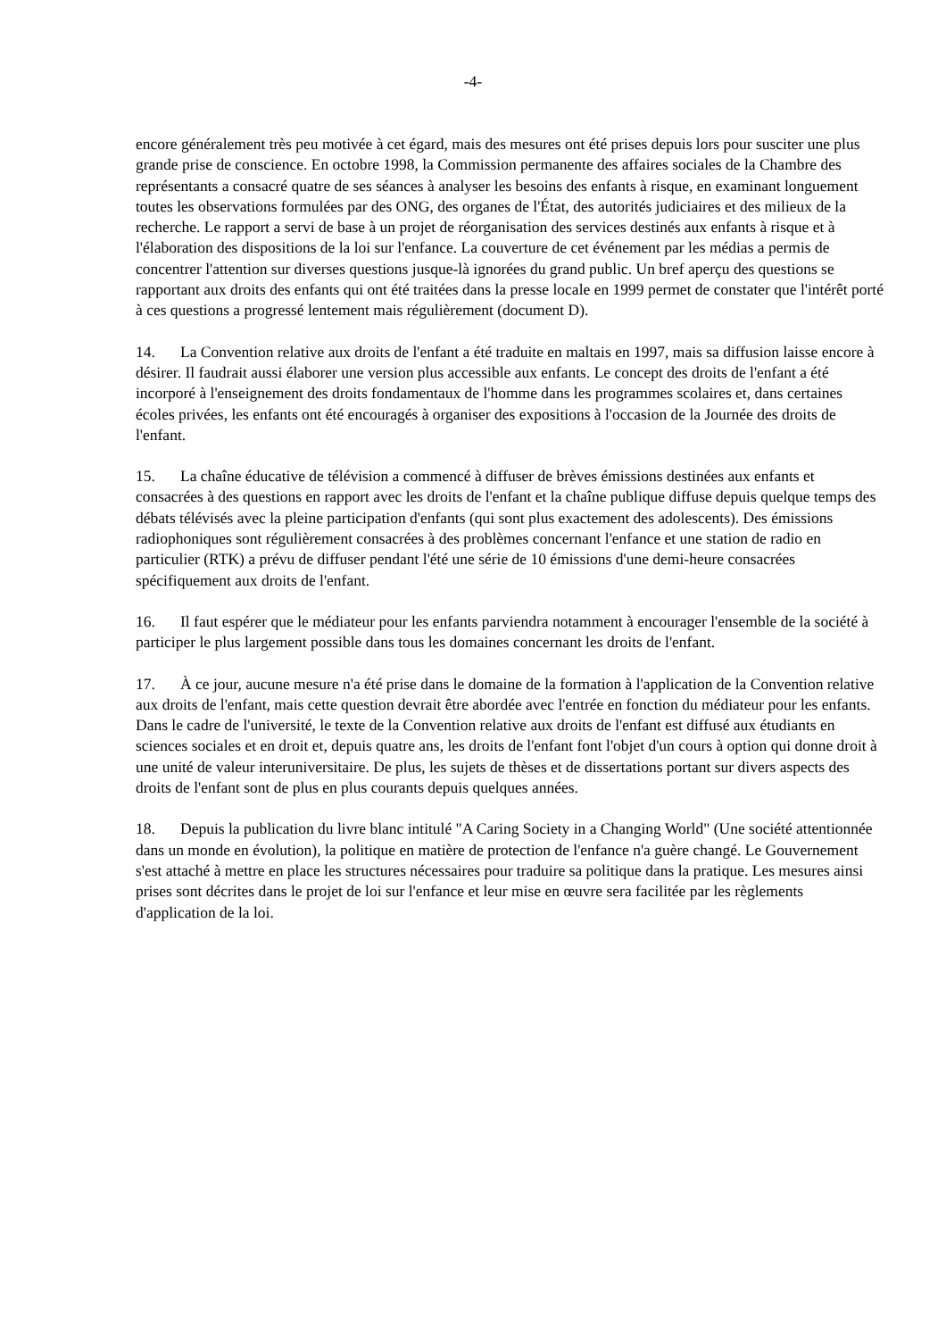-4-
encore généralement très peu motivée à cet égard, mais des mesures ont été prises depuis lors pour susciter une plus grande prise de conscience. En octobre 1998, la Commission permanente des affaires sociales de la Chambre des représentants a consacré quatre de ses séances à analyser les besoins des enfants à risque, en examinant longuement toutes les observations formulées par des ONG, des organes de l'État, des autorités judiciaires et des milieux de la recherche. Le rapport a servi de base à un projet de réorganisation des services destinés aux enfants à risque et à l'élaboration des dispositions de la loi sur l'enfance. La couverture de cet événement par les médias a permis de concentrer l'attention sur diverses questions jusque-là ignorées du grand public. Un bref aperçu des questions se rapportant aux droits des enfants qui ont été traitées dans la presse locale en 1999 permet de constater que l'intérêt porté à ces questions a progressé lentement mais régulièrement (document D).
14. La Convention relative aux droits de l'enfant a été traduite en maltais en 1997, mais sa diffusion laisse encore à désirer. Il faudrait aussi élaborer une version plus accessible aux enfants. Le concept des droits de l'enfant a été incorporé à l'enseignement des droits fondamentaux de l'homme dans les programmes scolaires et, dans certaines écoles privées, les enfants ont été encouragés à organiser des expositions à l'occasion de la Journée des droits de l'enfant.
15. La chaîne éducative de télévision a commencé à diffuser de brèves émissions destinées aux enfants et consacrées à des questions en rapport avec les droits de l'enfant et la chaîne publique diffuse depuis quelque temps des débats télévisés avec la pleine participation d'enfants (qui sont plus exactement des adolescents). Des émissions radiophoniques sont régulièrement consacrées à des problèmes concernant l'enfance et une station de radio en particulier (RTK) a prévu de diffuser pendant l'été une série de 10 émissions d'une demi-heure consacrées spécifiquement aux droits de l'enfant.
16. Il faut espérer que le médiateur pour les enfants parviendra notamment à encourager l'ensemble de la société à participer le plus largement possible dans tous les domaines concernant les droits de l'enfant.
17. À ce jour, aucune mesure n'a été prise dans le domaine de la formation à l'application de la Convention relative aux droits de l'enfant, mais cette question devrait être abordée avec l'entrée en fonction du médiateur pour les enfants. Dans le cadre de l'université, le texte de la Convention relative aux droits de l'enfant est diffusé aux étudiants en sciences sociales et en droit et, depuis quatre ans, les droits de l'enfant font l'objet d'un cours à option qui donne droit à une unité de valeur interuniversitaire. De plus, les sujets de thèses et de dissertations portant sur divers aspects des droits de l'enfant sont de plus en plus courants depuis quelques années.
18. Depuis la publication du livre blanc intitulé "A Caring Society in a Changing World" (Une société attentionnée dans un monde en évolution), la politique en matière de protection de l'enfance n'a guère changé. Le Gouvernement s'est attaché à mettre en place les structures nécessaires pour traduire sa politique dans la pratique. Les mesures ainsi prises sont décrites dans le projet de loi sur l'enfance et leur mise en œuvre sera facilitée par les règlements d'application de la loi.